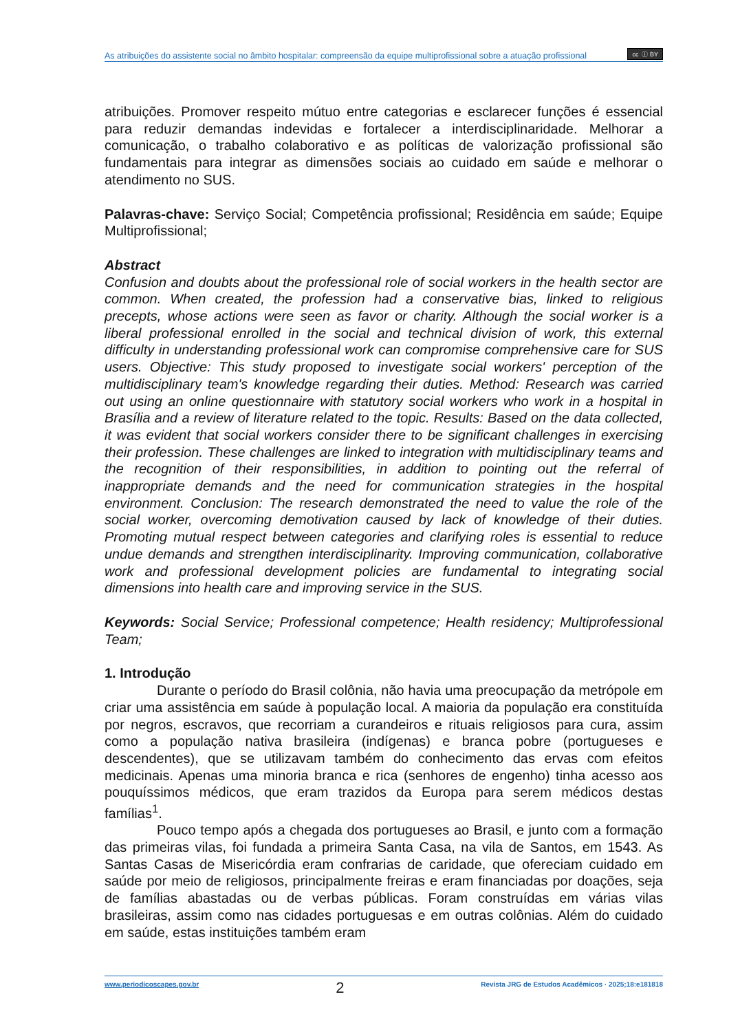As atribuições do assistente social no âmbito hospitalar: compreensão da equipe multiprofissional sobre a atuação profissional cc ⓘ BY
atribuições. Promover respeito mútuo entre categorias e esclarecer funções é essencial para reduzir demandas indevidas e fortalecer a interdisciplinaridade. Melhorar a comunicação, o trabalho colaborativo e as políticas de valorização profissional são fundamentais para integrar as dimensões sociais ao cuidado em saúde e melhorar o atendimento no SUS.
Palavras-chave: Serviço Social; Competência profissional; Residência em saúde; Equipe Multiprofissional;
Abstract
Confusion and doubts about the professional role of social workers in the health sector are common. When created, the profession had a conservative bias, linked to religious precepts, whose actions were seen as favor or charity. Although the social worker is a liberal professional enrolled in the social and technical division of work, this external difficulty in understanding professional work can compromise comprehensive care for SUS users. Objective: This study proposed to investigate social workers' perception of the multidisciplinary team's knowledge regarding their duties. Method: Research was carried out using an online questionnaire with statutory social workers who work in a hospital in Brasília and a review of literature related to the topic. Results: Based on the data collected, it was evident that social workers consider there to be significant challenges in exercising their profession. These challenges are linked to integration with multidisciplinary teams and the recognition of their responsibilities, in addition to pointing out the referral of inappropriate demands and the need for communication strategies in the hospital environment. Conclusion: The research demonstrated the need to value the role of the social worker, overcoming demotivation caused by lack of knowledge of their duties. Promoting mutual respect between categories and clarifying roles is essential to reduce undue demands and strengthen interdisciplinarity. Improving communication, collaborative work and professional development policies are fundamental to integrating social dimensions into health care and improving service in the SUS.
Keywords: Social Service; Professional competence; Health residency; Multiprofessional Team;
1. Introdução
Durante o período do Brasil colônia, não havia uma preocupação da metrópole em criar uma assistência em saúde à população local. A maioria da população era constituída por negros, escravos, que recorriam a curandeiros e rituais religiosos para cura, assim como a população nativa brasileira (indígenas) e branca pobre (portugueses e descendentes), que se utilizavam também do conhecimento das ervas com efeitos medicinais. Apenas uma minoria branca e rica (senhores de engenho) tinha acesso aos pouquíssimos médicos, que eram trazidos da Europa para serem médicos destas famílias<sup>1</sup>.
Pouco tempo após a chegada dos portugueses ao Brasil, e junto com a formação das primeiras vilas, foi fundada a primeira Santa Casa, na vila de Santos, em 1543. As Santas Casas de Misericórdia eram confrarias de caridade, que ofereciam cuidado em saúde por meio de religiosos, principalmente freiras e eram financiadas por doações, seja de famílias abastadas ou de verbas públicas. Foram construídas em várias vilas brasileiras, assim como nas cidades portuguesas e em outras colônias. Além do cuidado em saúde, estas instituições também eram
www.periodicoscapes.gov.br 2 Revista JRG de Estudos Acadêmicos · 2025;18:e181818